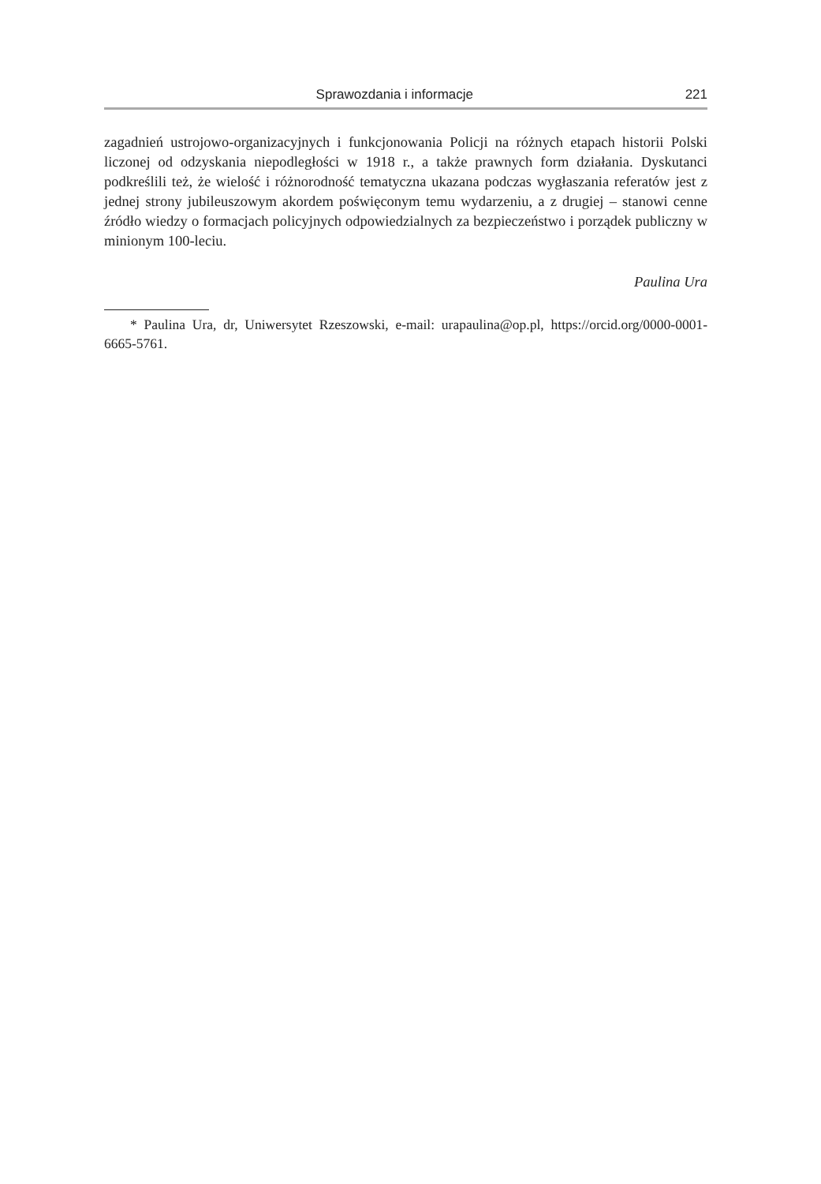Sprawozdania i informacje 221
zagadnień ustrojowo-organizacyjnych i funkcjonowania Policji na różnych etapach historii Polski liczonej od odzyskania niepodległości w 1918 r., a także prawnych form działania. Dyskutanci podkreślili też, że wielość i różnorodność tematyczna ukazana podczas wygłaszania referatów jest z jednej strony jubileuszowym akordem poświęconym temu wydarzeniu, a z drugiej – stanowi cenne źródło wiedzy o formacjach policyjnych odpowiedzialnych za bezpieczeństwo i porządek publiczny w minionym 100-leciu.
Paulina Ura
* Paulina Ura, dr, Uniwersytet Rzeszowski, e-mail: urapaulina@op.pl, https://orcid.org/0000-0001-6665-5761.